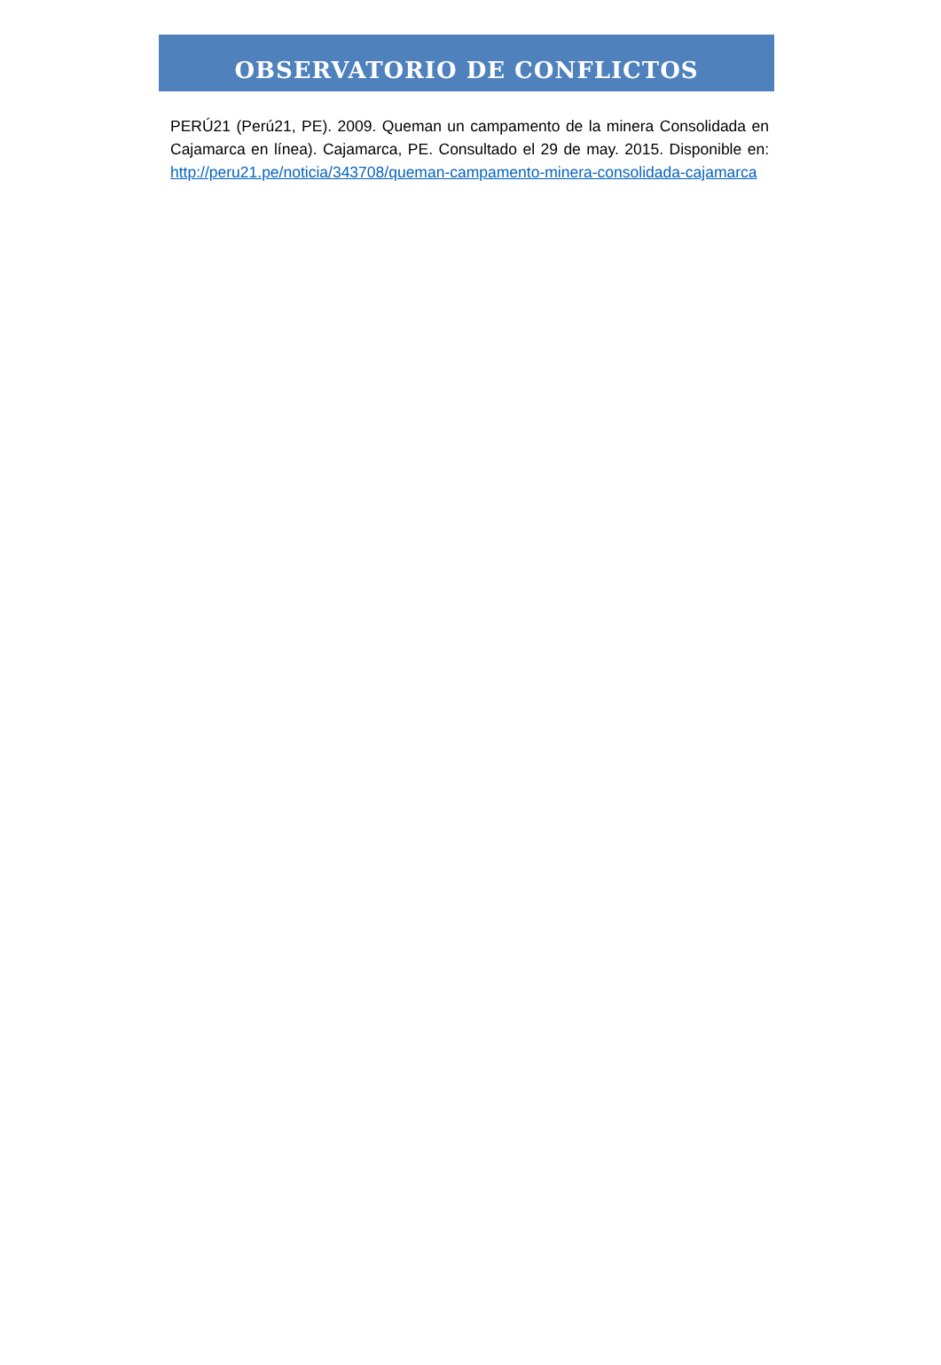OBSERVATORIO DE CONFLICTOS
PERÚ21 (Perú21, PE). 2009. Queman un campamento de la minera Consolidada en Cajamarca en línea). Cajamarca, PE. Consultado el 29 de may. 2015. Disponible en: http://peru21.pe/noticia/343708/queman-campamento-minera-consolidada-cajamarca